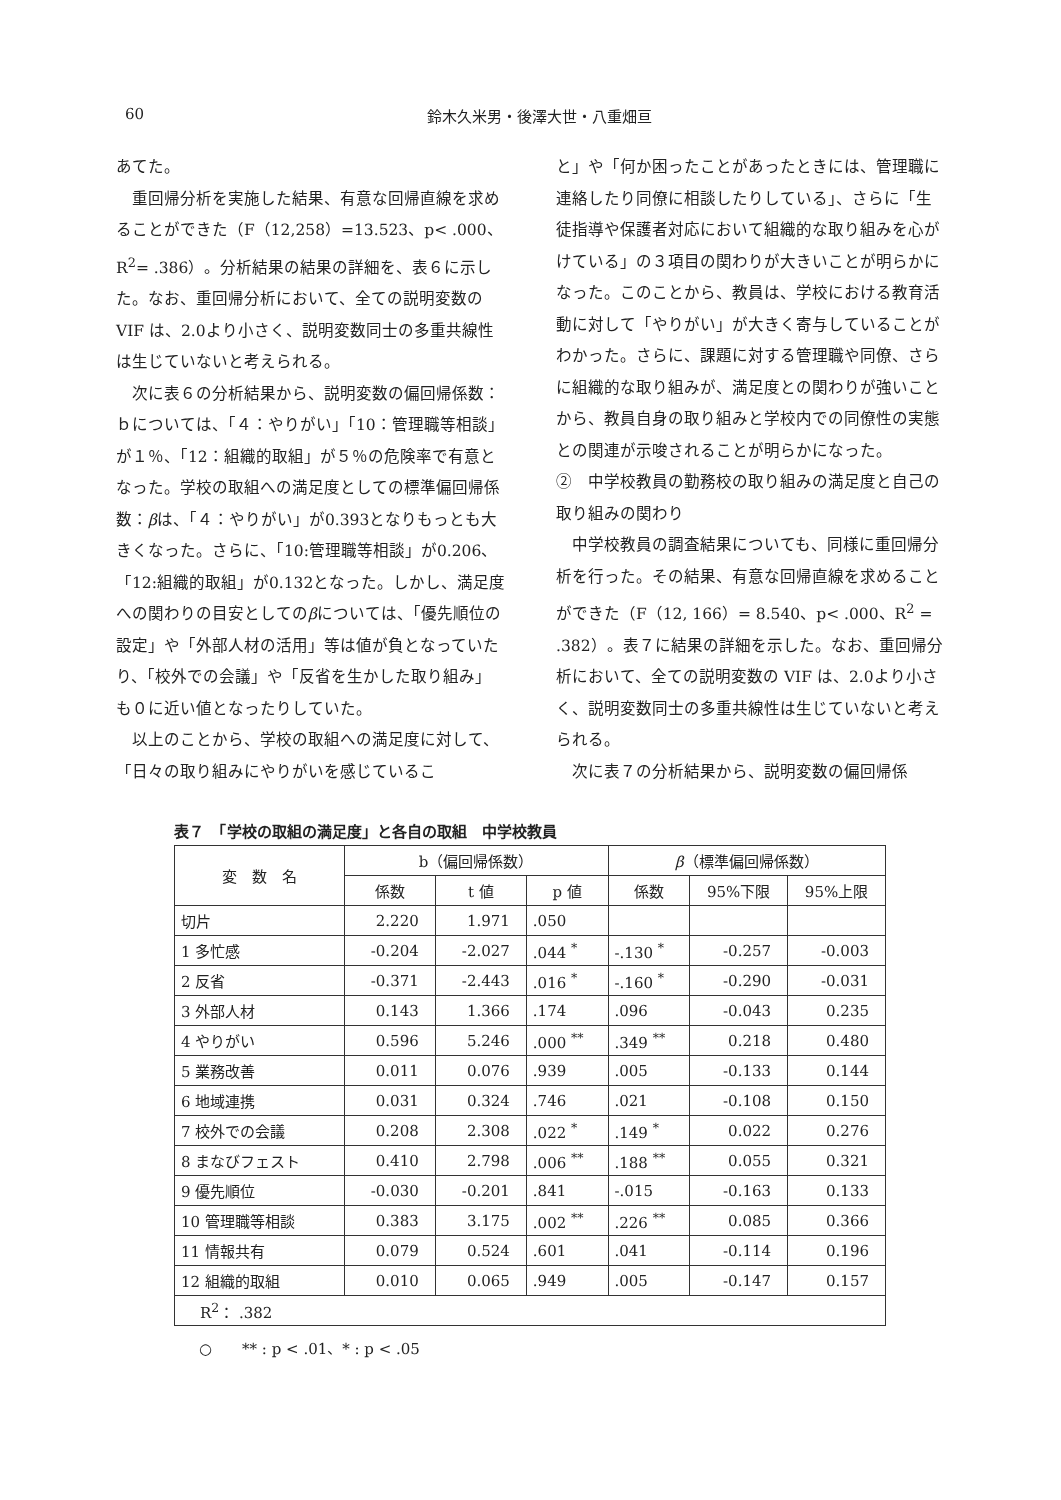60
鈴木久米男・後澤大世・八重畑亘
あてた。
重回帰分析を実施した結果、有意な回帰直線を求めることができた（F（12,258）=13.523、p< .000、R<sup>2</sup>= .386）。分析結果の結果の詳細を、表６に示した。なお、重回帰分析において、全ての説明変数の VIF は、2.0より小さく、説明変数同士の多重共線性は生じていないと考えられる。
次に表６の分析結果から、説明変数の偏回帰係数：ｂについては、「４：やりがい」「10：管理職等相談」が１％、「12：組織的取組」が５％の危険率で有意となった。学校の取組への満足度としての標準偏回帰係数：βは、「４：やりがい」が0.393となりもっとも大きくなった。さらに、「10:管理職等相談」が0.206、「12:組織的取組」が0.132となった。しかし、満足度への関わりの目安としてのβについては、「優先順位の設定」や「外部人材の活用」等は値が負となっていたり、「校外での会議」や「反省を生かした取り組み」も０に近い値となったりしていた。
以上のことから、学校の取組への満足度に対して、「日々の取り組みにやりがいを感じているこ
と」や「何か困ったことがあったときには、管理職に連絡したり同僚に相談したりしている」、さらに「生徒指導や保護者対応において組織的な取り組みを心がけている」の３項目の関わりが大きいことが明らかになった。このことから、教員は、学校における教育活動に対して「やりがい」が大きく寄与していることがわかった。さらに、課題に対する管理職や同僚、さらに組織的な取り組みが、満足度との関わりが強いことから、教員自身の取り組みと学校内での同僚性の実態との関連が示唆されることが明らかになった。
②　中学校教員の勤務校の取り組みの満足度と自己の取り組みの関わり
中学校教員の調査結果についても、同様に重回帰分析を行った。その結果、有意な回帰直線を求めることができた（F（12, 166）= 8.540、p< .000、R<sup>2</sup> = .382）。表７に結果の詳細を示した。なお、重回帰分析において、全ての説明変数の VIF は、2.0より小さく、説明変数同士の多重共線性は生じていないと考えられる。
次に表７の分析結果から、説明変数の偏回帰係
表７　「学校の取組の満足度」と各自の取組　中学校教員
| 変 数 名 | b（偏回帰係数） | | | β （標準偏回帰係数） | | |
| --- | --- | --- | --- | --- | --- | --- |
| | 係数 | t 値 | p 値 | 係数 | 95%下限 | 95%上限 |
| 切片 | 2.220 | 1.971 | .050 | | | |
| 1 多忙感 | -0.204 | -2.027 | .044 <sup>*</sup> | -.130 <sup>*</sup> | -0.257 | -0.003 |
| 2 反省 | -0.371 | -2.443 | .016 <sup>*</sup> | -.160 <sup>*</sup> | -0.290 | -0.031 |
| 3 外部人材 | 0.143 | 1.366 | .174 | .096 | -0.043 | 0.235 |
| 4 やりがい | 0.596 | 5.246 | .000 <sup>**</sup> | .349 <sup>**</sup> | 0.218 | 0.480 |
| 5 業務改善 | 0.011 | 0.076 | .939 | .005 | -0.133 | 0.144 |
| 6 地域連携 | 0.031 | 0.324 | .746 | .021 | -0.108 | 0.150 |
| 7 校外での会議 | 0.208 | 2.308 | .022 <sup>*</sup> | .149 <sup>*</sup> | 0.022 | 0.276 |
| 8 まなびフェスト | 0.410 | 2.798 | .006 <sup>**</sup> | .188 <sup>**</sup> | 0.055 | 0.321 |
| 9 優先順位 | -0.030 | -0.201 | .841 | -.015 | -0.163 | 0.133 |
| 10 管理職等相談 | 0.383 | 3.175 | .002 <sup>**</sup> | .226 <sup>**</sup> | 0.085 | 0.366 |
| 11 情報共有 | 0.079 | 0.524 | .601 | .041 | -0.114 | 0.196 |
| 12 組織的取組 | 0.010 | 0.065 | .949 | .005 | -0.147 | 0.157 |
| R<sup>2</sup>： .382 | | | | | | |
○　　** : p < .01、* : p < .05